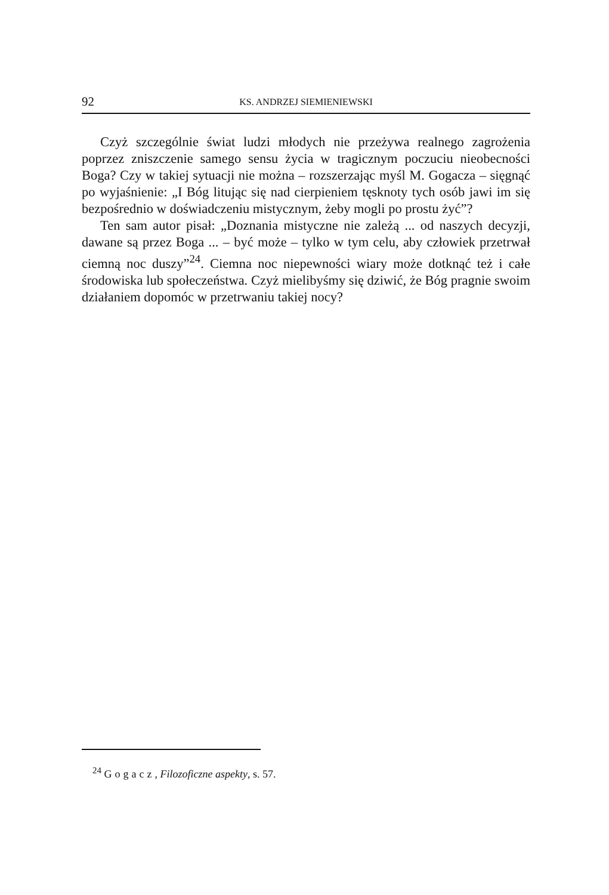92 KS. ANDRZEJ SIEMIENIEWSKI
Czyż szczególnie świat ludzi młodych nie przeżywa realnego zagrożenia poprzez zniszczenie samego sensu życia w tragicznym poczuciu nieobecności Boga? Czy w takiej sytuacji nie można – rozszerzając myśl M. Gogacza – sięgnąć po wyjaśnienie: „I Bóg litując się nad cierpieniem tęsknoty tych osób jawi im się bezpośrednio w doświadczeniu mistycznym, żeby mogli po prostu żyć”?
Ten sam autor pisał: „Doznania mistyczne nie zależą ... od naszych decyzji, dawane są przez Boga ... – być może – tylko w tym celu, aby człowiek przetrwał ciemną noc duszy”<sup>24</sup>. Ciemna noc niepewności wiary może dotknąć też i całe środowiska lub społeczeństwa. Czyż mielibyśmy się dziwić, że Bóg pragnie swoim działaniem dopomóc w przetrwaniu takiej nocy?
<sup>24</sup> Gogacz, Filozoficzne aspekty, s. 57.